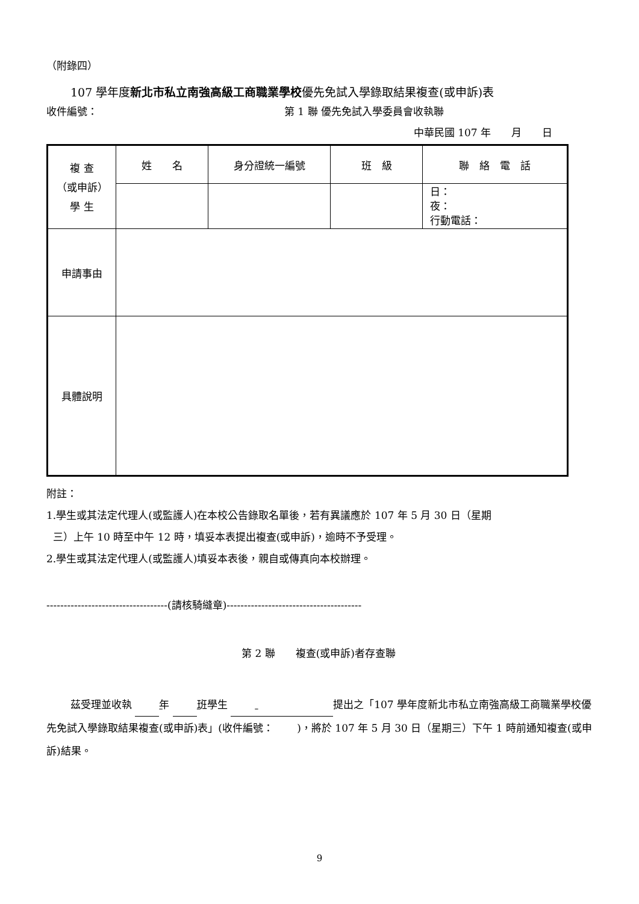（附錄四）
107 學年度新北市私立南強高級工商職業學校優先免試入學錄取結果複查(或申訴)表
收件編號： 第 1 聯 優先免試入學委員會收執聯
中華民國 107 年　　月　　日
| 複 查 （或申訴） 學 生 | 姓 名 | 身分證統一編號 | 班 級 | 聯 絡 電 話 |
| | | | | 日： 夜： 行動電話： |
| 申請事由 | | | | |
| 具體說明 | | | | |
附註：
1.學生或其法定代理人(或監護人)在本校公告錄取名單後，若有異議應於 107 年 5 月 30 日（星期
三）上午 10 時至中午 12 時，填妥本表提出複查(或申訴)，逾時不予受理。
2.學生或其法定代理人(或監護人)填妥本表後，親自或傳真向本校辦理。
-----------------------------------(請核騎縫章)---------------------------------------
第 2 聯　　複查(或申訴)者存查聯
茲受理並收執 年 班學生 提出之「107 學年度新北市私立南強高級工商職業學校優先免試入學錄取結果複查(或申訴)表」(收件編號：　　 )，將於 107 年 5 月 30 日（星期三）下午 1 時前通知複查(或申訴)結果。
9